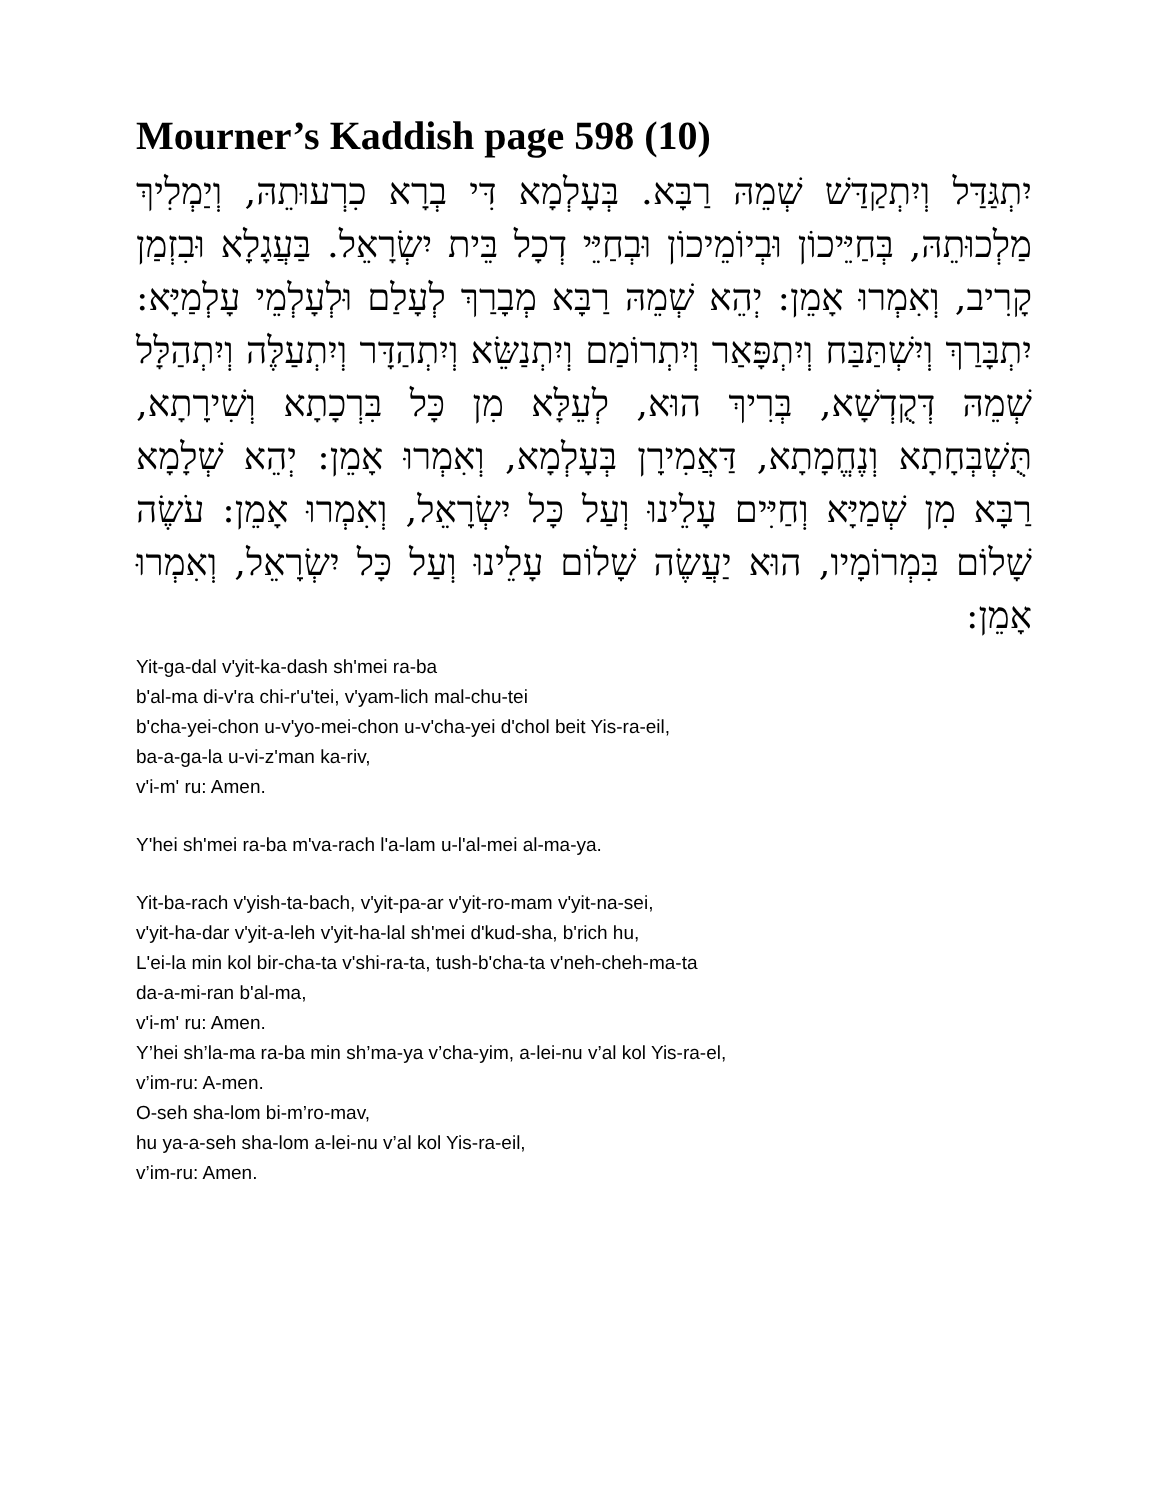Mourner’s Kaddish page 598 (10)
יִתְגַּדַּל וְיִתְקַדַּשׁ שְׁמֵהּ רַבָּא. בְּעָלְמָא דִּי בְרָא כִרְעוּתֵהּ, וְיַמְלִיךְ מַלְכוּתֵהּ, בְּחַיֵּיכוֹן וּבְיוֹמֵיכוֹן וּבְחַיֵּי דְכָל בֵּית יִשְׂרָאֵל. בַּעֲגָלָא וּבִזְמַן קָרִיב, וְאִמְרוּ אָמֵן: יְהֵא שְׁמֵהּ רַבָּא מְבָרַךְ לְעָלַם וּלְעָלְמֵי עָלְמַיָּא: יִתְבָּרַךְ וְיִשְׁתַּבַּח וְיִתְפָּאַר וְיִתְרוֹמַם וְיִתְנַשֵּׂא וְיִתְהַדָּר וְיִתְעַלֶּה וְיִתְהַלָּל שְׁמֵהּ דְּקֻדְשָׁא, בְּרִיךְ הוּא, לְעֵלָּא מִן כָּל בִּרְכָתָא וְשִׁירָתָא, תֻּשְׁבְּחָתָא וְנֶחֱמָתָא, דַּאֲמִירָן בְּעָלְמָא, וְאִמְרוּ אָמֵן: יְהֵא שְׁלָמָא רַבָּא מִן שְׁמַיָּא וְחַיִּים עָלֵינוּ וְעַל כָּל יִשְׂרָאֵל, וְאִמְרוּ אָמֵן: עֹשֶׂה שָׁלוֹם בִּמְרוֹמָיו, הוּא יַעֲשֶׂה שָׁלוֹם עָלֵינוּ וְעַל כָּל יִשְׂרָאֵל, וְאִמְרוּ אָמֵן:
Yit-ga-dal v'yit-ka-dash sh'mei ra-ba
b'al-ma di-v'ra chi-r'u'tei, v'yam-lich mal-chu-tei
b'cha-yei-chon u-v'yo-mei-chon u-v'cha-yei d'chol beit Yis-ra-eil,
ba-a-ga-la u-vi-z'man ka-riv,
v'i-m' ru: Amen.
Y'hei sh'mei ra-ba m'va-rach l'a-lam u-l'al-mei al-ma-ya.
Yit-ba-rach v'yish-ta-bach, v'yit-pa-ar v'yit-ro-mam v'yit-na-sei,
v'yit-ha-dar v'yit-a-leh v'yit-ha-lal sh'mei d'kud-sha, b'rich hu,
L'ei-la min kol bir-cha-ta v'shi-ra-ta, tush-b'cha-ta v'neh-cheh-ma-ta
da-a-mi-ran b'al-ma,
v'i-m' ru: Amen.
Y’hei sh’la-ma ra-ba min sh’ma-ya v’cha-yim, a-lei-nu v’al kol Yis-ra-el,
v’im-ru: A-men.
O-seh sha-lom bi-m’ro-mav,
hu ya-a-seh sha-lom a-lei-nu v’al kol Yis-ra-eil,
v’im-ru: Amen.